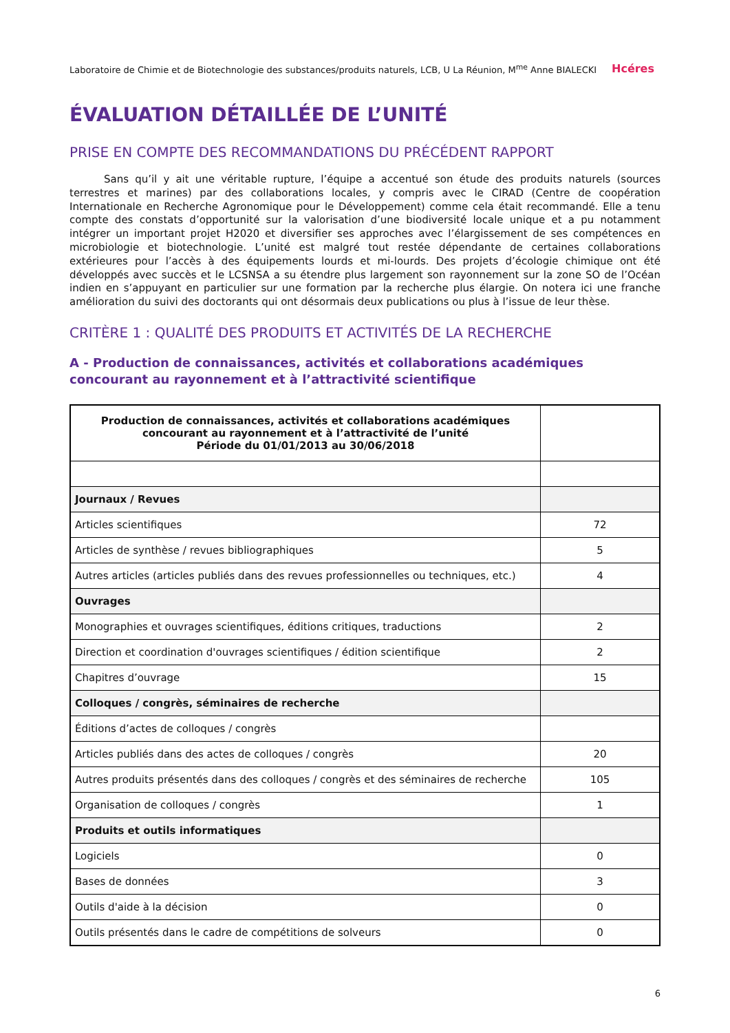Laboratoire de Chimie et de Biotechnologie des substances/produits naturels, LCB, U La Réunion, M<sup>me</sup> Anne BIALECKI Hcéres
ÉVALUATION DÉTAILLÉE DE L’UNITÉ
PRISE EN COMPTE DES RECOMMANDATIONS DU PRÉCÉDENT RAPPORT
Sans qu’il y ait une véritable rupture, l’équipe a accentué son étude des produits naturels (sources terrestres et marines) par des collaborations locales, y compris avec le CIRAD (Centre de coopération Internationale en Recherche Agronomique pour le Développement) comme cela était recommandé. Elle a tenu compte des constats d’opportunité sur la valorisation d’une biodiversité locale unique et a pu notamment intégrer un important projet H2020 et diversifier ses approches avec l’élargissement de ses compétences en microbiologie et biotechnologie. L’unité est malgré tout restée dépendante de certaines collaborations extérieures pour l’accès à des équipements lourds et mi-lourds. Des projets d’écologie chimique ont été développés avec succès et le LCSNSA a su étendre plus largement son rayonnement sur la zone SO de l’Océan indien en s’appuyant en particulier sur une formation par la recherche plus élargie. On notera ici une franche amélioration du suivi des doctorants qui ont désormais deux publications ou plus à l’issue de leur thèse.
CRITÈRE 1 : QUALITÉ DES PRODUITS ET ACTIVITÉS DE LA RECHERCHE
A - Production de connaissances, activités et collaborations académiques concourant au rayonnement et à l’attractivité scientifique
| Production de connaissances, activités et collaborations académiques concourant au rayonnement et à l’attractivité de l’unité Période du 01/01/2013 au 30/06/2018 | |
| --- | --- |
| Journaux / Revues | |
| Articles scientifiques | 72 |
| Articles de synthèse / revues bibliographiques | 5 |
| Autres articles (articles publiés dans des revues professionnelles ou techniques, etc.) | 4 |
| Ouvrages | |
| Monographies et ouvrages scientifiques, éditions critiques, traductions | 2 |
| Direction et coordination d'ouvrages scientifiques / édition scientifique | 2 |
| Chapitres d’ouvrage | 15 |
| Colloques / congrès, séminaires de recherche | |
| Éditions d’actes de colloques / congrès | |
| Articles publiés dans des actes de colloques / congrès | 20 |
| Autres produits présentés dans des colloques / congrès et des séminaires de recherche | 105 |
| Organisation de colloques / congrès | 1 |
| Produits et outils informatiques | |
| Logiciels | 0 |
| Bases de données | 3 |
| Outils d'aide à la décision | 0 |
| Outils présentés dans le cadre de compétitions de solveurs | 0 |
6